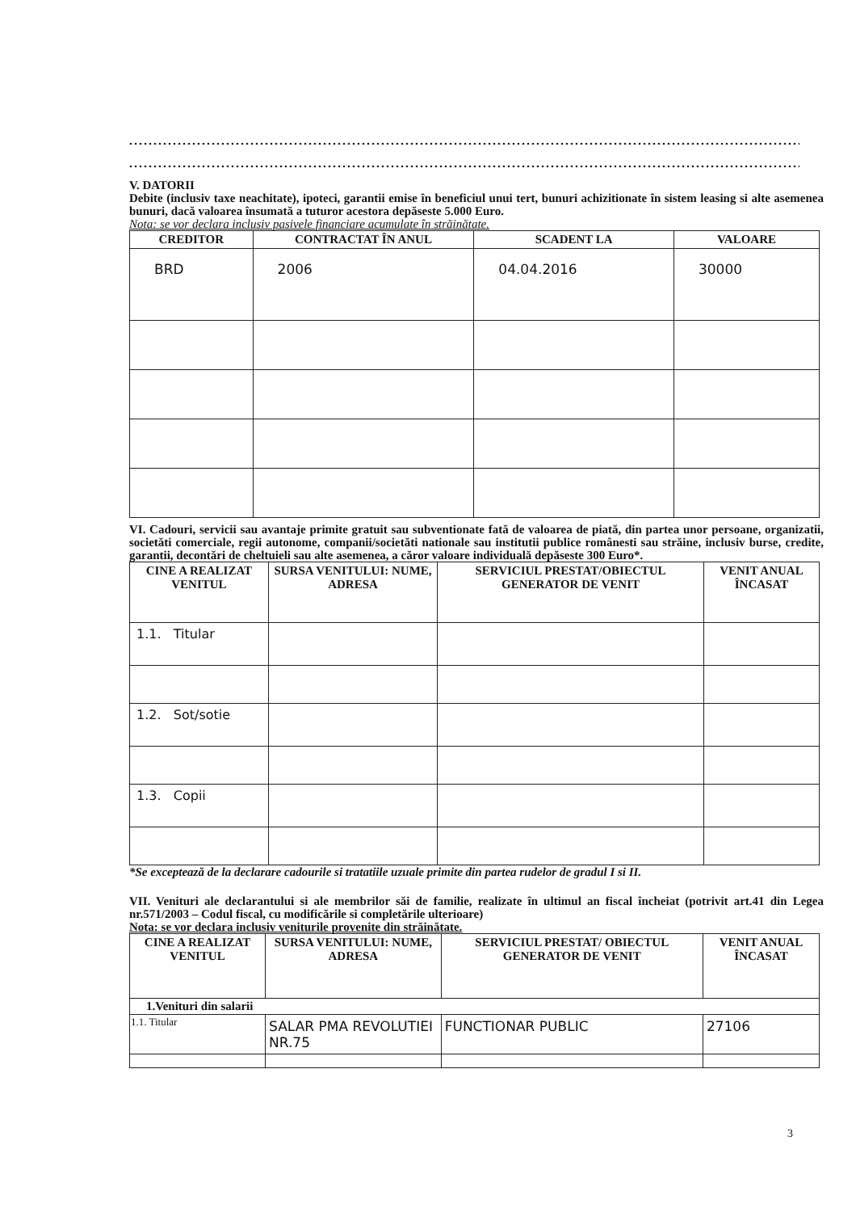..............................................................................................................................................................
..............................................................................................................................................................
V. DATORII
Debite (inclusiv taxe neachitate), ipoteci, garantii emise în beneficiul unui tert, bunuri achizitionate în sistem leasing si alte asemenea bunuri, dacă valoarea însumată a tuturor acestora depăseste 5.000 Euro.
Nota: se vor declara inclusiv pasivele financiare acumulate în străinătate.
| CREDITOR | CONTRACTAT ÎN ANUL | SCADENT LA | VALOARE |
| --- | --- | --- | --- |
| BRD | 2006 | 04.04.2016 | 30000 |
VI. Cadouri, servicii sau avantaje primite gratuit sau subventionate fată de valoarea de piată, din partea unor persoane, organizatii, societăti comerciale, regii autonome, companii/societăti nationale sau institutii publice românesti sau străine, inclusiv burse, credite, garantii, decontări de cheltuieli sau alte asemenea, a căror valoare individuală depăseste 300 Euro*.
| CINE A REALIZAT VENITUL | SURSA VENITULUI: NUME, ADRESA | SERVICIUL PRESTAT/OBIECTUL GENERATOR DE VENIT | VENIT ANUAL ÎNCASAT |
| --- | --- | --- | --- |
| 1.1. Titular | | | |
| 1.2. Sot/sotie | | | |
| 1.3. Copii | | | |
*Se exceptează de la declarare cadourile si tratatiile uzuale primite din partea rudelor de gradul I si II.
VII. Venituri ale declarantului si ale membrilor săi de familie, realizate în ultimul an fiscal încheiat (potrivit art.41 din Legea nr.571/2003 – Codul fiscal, cu modificările si completările ulterioare)
Nota: se vor declara inclusiv veniturile provenite din străinătate.
| CINE A REALIZAT VENITUL | SURSA VENITULUI: NUME, ADRESA | SERVICIUL PRESTAT/ OBIECTUL GENERATOR DE VENIT | VENIT ANUAL ÎNCASAT |
| --- | --- | --- | --- |
| 1.Venituri din salarii | | | |
| 1.1. Titular | SALAR PMA REVOLUTIEI NR.75 | FUNCTIONAR PUBLIC | 27106 |
3